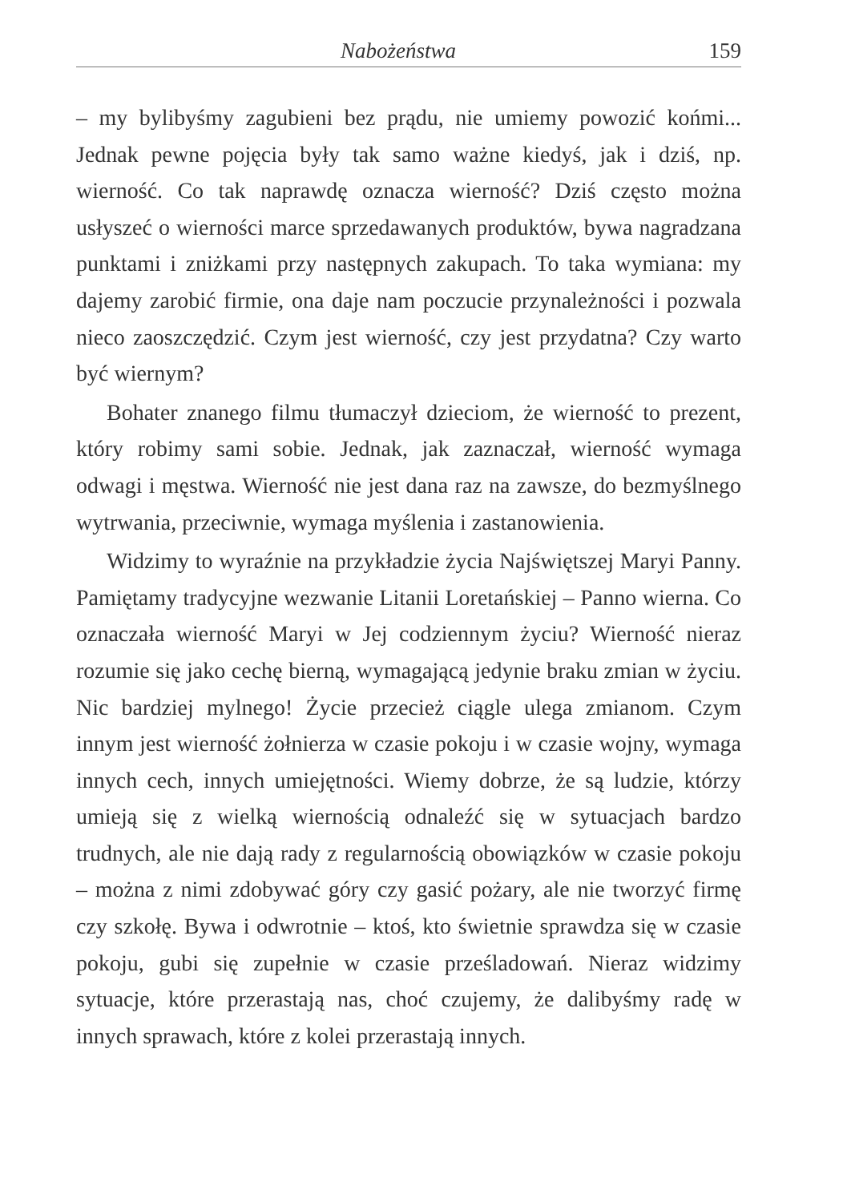Nabożeństwa 159
– my bylibyśmy zagubieni bez prądu, nie umiemy powozić końmi... Jednak pewne pojęcia były tak samo ważne kiedyś, jak i dziś, np. wierność. Co tak naprawdę oznacza wierność? Dziś często można usłyszeć o wierności marce sprzedawanych produktów, bywa nagradzana punktami i zniżkami przy następnych zakupach. To taka wymiana: my dajemy zarobić firmie, ona daje nam poczucie przynależności i pozwala nieco zaoszczędzić. Czym jest wierność, czy jest przydatna? Czy warto być wiernym?
Bohater znanego filmu tłumaczył dzieciom, że wierność to prezent, który robimy sami sobie. Jednak, jak zaznaczał, wierność wymaga odwagi i męstwa. Wierność nie jest dana raz na zawsze, do bezmyślnego wytrwania, przeciwnie, wymaga myślenia i zastanowienia.
Widzimy to wyraźnie na przykładzie życia Najświętszej Maryi Panny. Pamiętamy tradycyjne wezwanie Litanii Loretańskiej – Panno wierna. Co oznaczała wierność Maryi w Jej codziennym życiu? Wierność nieraz rozumie się jako cechę bierną, wymagającą jedynie braku zmian w życiu. Nic bardziej mylnego! Życie przecież ciągle ulega zmianom. Czym innym jest wierność żołnierza w czasie pokoju i w czasie wojny, wymaga innych cech, innych umiejętności. Wiemy dobrze, że są ludzie, którzy umieją się z wielką wiernością odnaleźć się w sytuacjach bardzo trudnych, ale nie dają rady z regularnością obowiązków w czasie pokoju – można z nimi zdobywać góry czy gasić pożary, ale nie tworzyć firmę czy szkołę. Bywa i odwrotnie – ktoś, kto świetnie sprawdza się w czasie pokoju, gubi się zupełnie w czasie prześladowań. Nieraz widzimy sytuacje, które przerastają nas, choć czujemy, że dalibyśmy radę w innych sprawach, które z kolei przerastają innych.